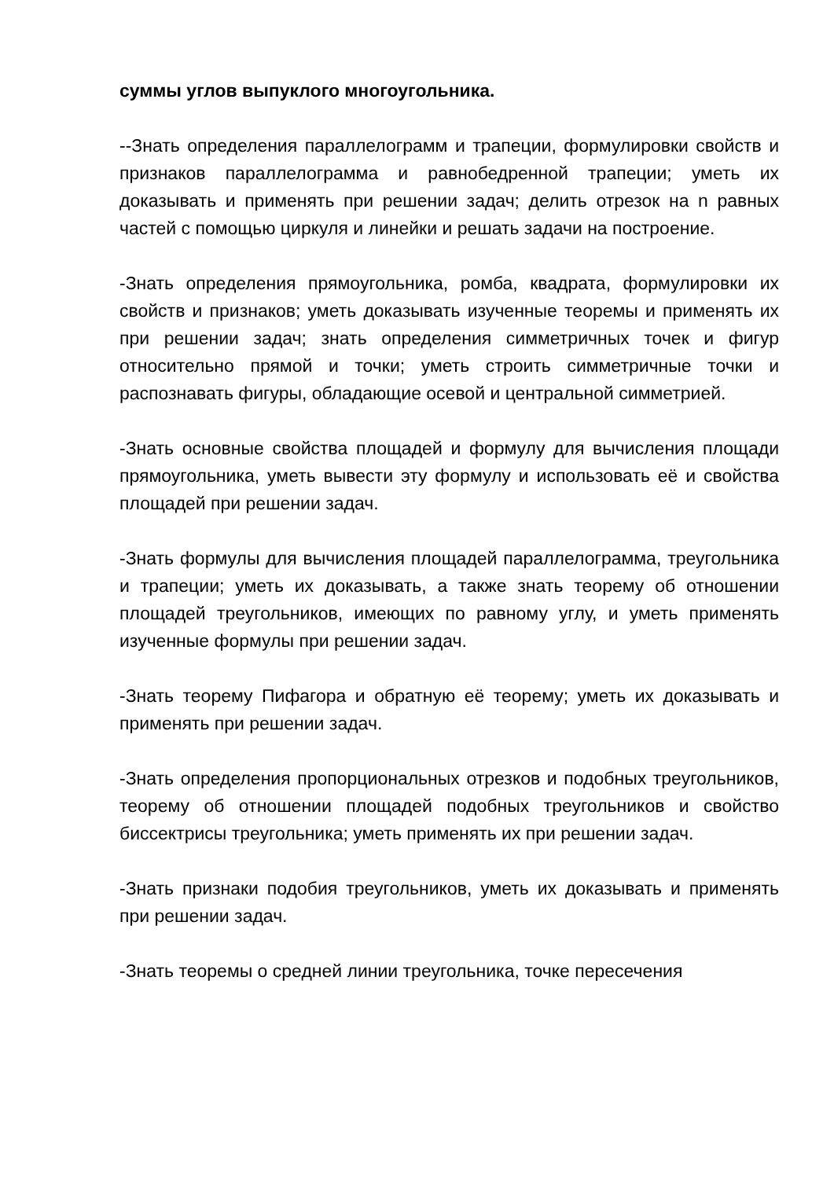суммы углов выпуклого многоугольника.
--Знать определения параллелограмм и трапеции, формулировки свойств и признаков параллелограмма и равнобедренной трапеции; уметь их доказывать и применять при решении задач; делить отрезок на n равных частей с помощью циркуля и линейки и решать задачи на построение.
-Знать определения прямоугольника, ромба, квадрата, формулировки их свойств и признаков; уметь доказывать изученные теоремы и применять их при решении задач; знать определения симметричных точек и фигур относительно прямой и точки; уметь строить симметричные точки и распознавать фигуры, обладающие осевой и центральной симметрией.
-Знать основные свойства площадей и формулу для вычисления площади прямоугольника, уметь вывести эту формулу и использовать её и свойства площадей при решении задач.
-Знать формулы для вычисления площадей параллелограмма, треугольника и трапеции; уметь их доказывать, а также знать теорему об отношении площадей треугольников, имеющих по равному углу, и уметь применять изученные формулы при решении задач.
-Знать теорему Пифагора и обратную её теорему; уметь их доказывать и применять при решении задач.
-Знать определения пропорциональных отрезков и подобных треугольников, теорему об отношении площадей подобных треугольников и свойство биссектрисы треугольника; уметь применять их при решении задач.
-Знать признаки подобия треугольников, уметь их доказывать и применять при решении задач.
-Знать теоремы о средней линии треугольника, точке пересечения